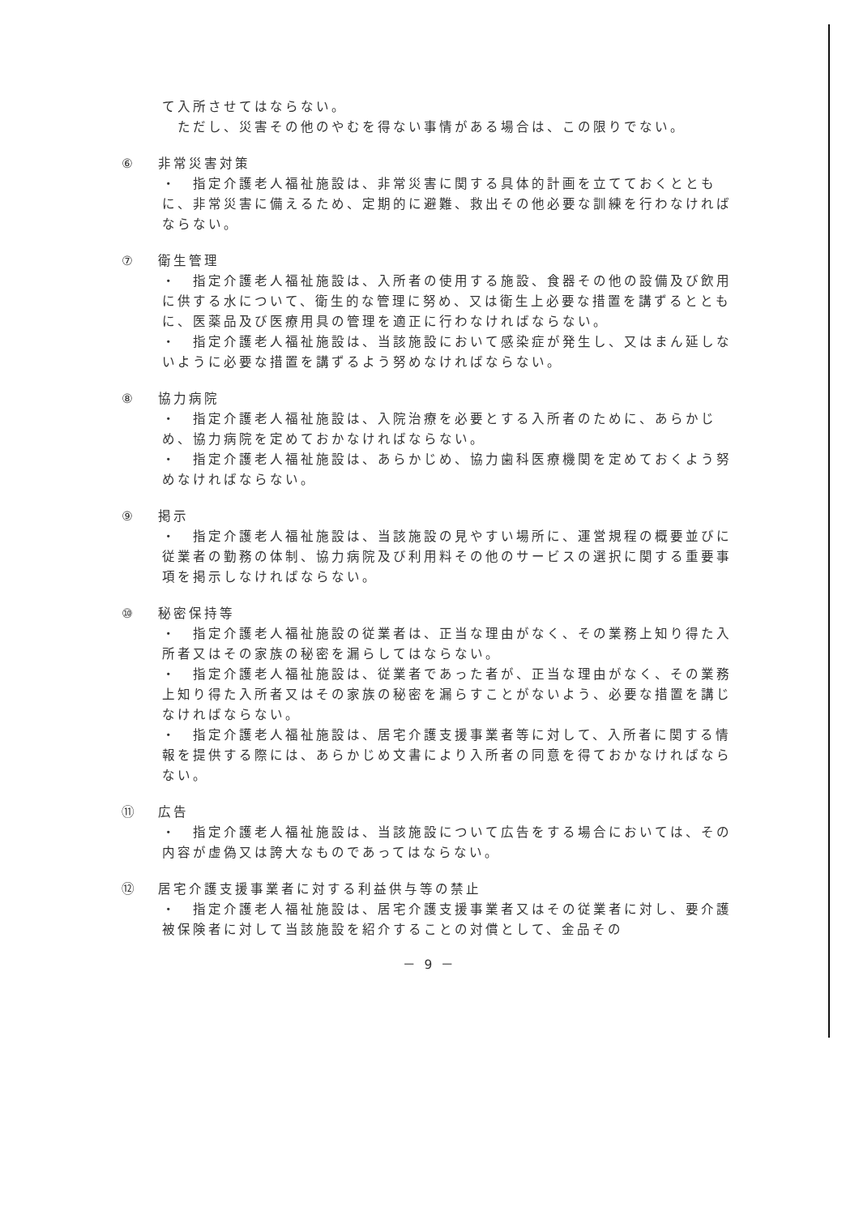て入所させてはならない。
　ただし、災害その他のやむを得ない事情がある場合は、この限りでない。
⑥ 非常災害対策
・　指定介護老人福祉施設は、非常災害に関する具体的計画を立てておくとともに、非常災害に備えるため、定期的に避難、救出その他必要な訓練を行わなければならない。
⑦ 衛生管理
・　指定介護老人福祉施設は、入所者の使用する施設、食器その他の設備及び飲用に供する水について、衛生的な管理に努め、又は衛生上必要な措置を講ずるとともに、医薬品及び医療用具の管理を適正に行わなければならない。
・　指定介護老人福祉施設は、当該施設において感染症が発生し、又はまん延しないように必要な措置を講ずるよう努めなければならない。
⑧ 協力病院
・　指定介護老人福祉施設は、入院治療を必要とする入所者のために、あらかじめ、協力病院を定めておかなければならない。
・　指定介護老人福祉施設は、あらかじめ、協力歯科医療機関を定めておくよう努めなければならない。
⑨ 掲示
・　指定介護老人福祉施設は、当該施設の見やすい場所に、運営規程の概要並びに従業者の勤務の体制、協力病院及び利用料その他のサービスの選択に関する重要事項を掲示しなければならない。
⑩ 秘密保持等
・　指定介護老人福祉施設の従業者は、正当な理由がなく、その業務上知り得た入所者又はその家族の秘密を漏らしてはならない。
・　指定介護老人福祉施設は、従業者であった者が、正当な理由がなく、その業務上知り得た入所者又はその家族の秘密を漏らすことがないよう、必要な措置を講じなければならない。
・　指定介護老人福祉施設は、居宅介護支援事業者等に対して、入所者に関する情報を提供する際には、あらかじめ文書により入所者の同意を得ておかなければならない。
⑪ 広告
・　指定介護老人福祉施設は、当該施設について広告をする場合においては、その内容が虚偽又は誇大なものであってはならない。
⑫ 居宅介護支援事業者に対する利益供与等の禁止
・　指定介護老人福祉施設は、居宅介護支援事業者又はその従業者に対し、要介護被保険者に対して当該施設を紹介することの対償として、金品その
－ 9 －